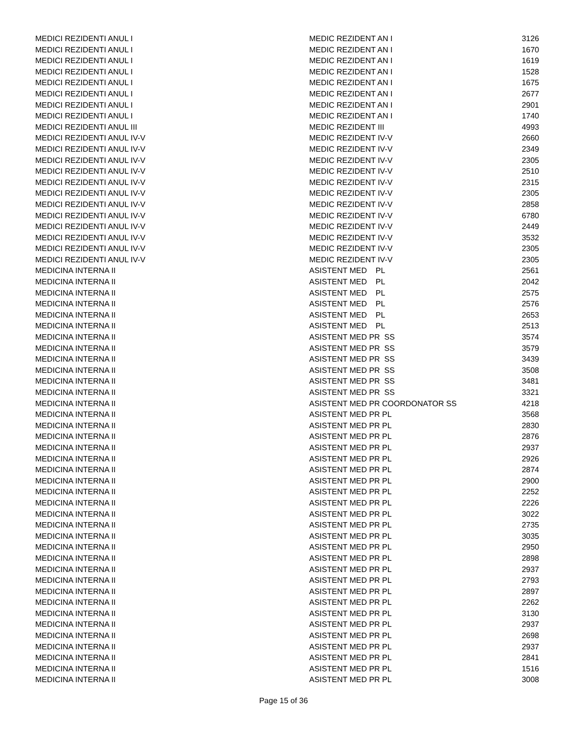| MEDICI REZIDENTI ANUL I | MEDIC REZIDENT AN I | 3126 |
| MEDICI REZIDENTI ANUL I | MEDIC REZIDENT AN I | 1670 |
| MEDICI REZIDENTI ANUL I | MEDIC REZIDENT AN I | 1619 |
| MEDICI REZIDENTI ANUL I | MEDIC REZIDENT AN I | 1528 |
| MEDICI REZIDENTI ANUL I | MEDIC REZIDENT AN I | 1675 |
| MEDICI REZIDENTI ANUL I | MEDIC REZIDENT AN I | 2677 |
| MEDICI REZIDENTI ANUL I | MEDIC REZIDENT AN I | 2901 |
| MEDICI REZIDENTI ANUL I | MEDIC REZIDENT AN I | 1740 |
| MEDICI REZIDENTI ANUL III | MEDIC REZIDENT III | 4993 |
| MEDICI REZIDENTI ANUL IV-V | MEDIC REZIDENT IV-V | 2660 |
| MEDICI REZIDENTI ANUL IV-V | MEDIC REZIDENT IV-V | 2349 |
| MEDICI REZIDENTI ANUL IV-V | MEDIC REZIDENT IV-V | 2305 |
| MEDICI REZIDENTI ANUL IV-V | MEDIC REZIDENT IV-V | 2510 |
| MEDICI REZIDENTI ANUL IV-V | MEDIC REZIDENT IV-V | 2315 |
| MEDICI REZIDENTI ANUL IV-V | MEDIC REZIDENT IV-V | 2305 |
| MEDICI REZIDENTI ANUL IV-V | MEDIC REZIDENT IV-V | 2858 |
| MEDICI REZIDENTI ANUL IV-V | MEDIC REZIDENT IV-V | 6780 |
| MEDICI REZIDENTI ANUL IV-V | MEDIC REZIDENT IV-V | 2449 |
| MEDICI REZIDENTI ANUL IV-V | MEDIC REZIDENT IV-V | 3532 |
| MEDICI REZIDENTI ANUL IV-V | MEDIC REZIDENT IV-V | 2305 |
| MEDICI REZIDENTI ANUL IV-V | MEDIC REZIDENT IV-V | 2305 |
| MEDICINA INTERNA II | ASISTENT MED PL | 2561 |
| MEDICINA INTERNA II | ASISTENT MED PL | 2042 |
| MEDICINA INTERNA II | ASISTENT MED PL | 2575 |
| MEDICINA INTERNA II | ASISTENT MED PL | 2576 |
| MEDICINA INTERNA II | ASISTENT MED PL | 2653 |
| MEDICINA INTERNA II | ASISTENT MED PL | 2513 |
| MEDICINA INTERNA II | ASISTENT MED PR SS | 3574 |
| MEDICINA INTERNA II | ASISTENT MED PR SS | 3579 |
| MEDICINA INTERNA II | ASISTENT MED PR SS | 3439 |
| MEDICINA INTERNA II | ASISTENT MED PR SS | 3508 |
| MEDICINA INTERNA II | ASISTENT MED PR SS | 3481 |
| MEDICINA INTERNA II | ASISTENT MED PR SS | 3321 |
| MEDICINA INTERNA II | ASISTENT MED PR COORDONATOR SS | 4218 |
| MEDICINA INTERNA II | ASISTENT MED PR PL | 3568 |
| MEDICINA INTERNA II | ASISTENT MED PR PL | 2830 |
| MEDICINA INTERNA II | ASISTENT MED PR PL | 2876 |
| MEDICINA INTERNA II | ASISTENT MED PR PL | 2937 |
| MEDICINA INTERNA II | ASISTENT MED PR PL | 2926 |
| MEDICINA INTERNA II | ASISTENT MED PR PL | 2874 |
| MEDICINA INTERNA II | ASISTENT MED PR PL | 2900 |
| MEDICINA INTERNA II | ASISTENT MED PR PL | 2252 |
| MEDICINA INTERNA II | ASISTENT MED PR PL | 2226 |
| MEDICINA INTERNA II | ASISTENT MED PR PL | 3022 |
| MEDICINA INTERNA II | ASISTENT MED PR PL | 2735 |
| MEDICINA INTERNA II | ASISTENT MED PR PL | 3035 |
| MEDICINA INTERNA II | ASISTENT MED PR PL | 2950 |
| MEDICINA INTERNA II | ASISTENT MED PR PL | 2898 |
| MEDICINA INTERNA II | ASISTENT MED PR PL | 2937 |
| MEDICINA INTERNA II | ASISTENT MED PR PL | 2793 |
| MEDICINA INTERNA II | ASISTENT MED PR PL | 2897 |
| MEDICINA INTERNA II | ASISTENT MED PR PL | 2262 |
| MEDICINA INTERNA II | ASISTENT MED PR PL | 3130 |
| MEDICINA INTERNA II | ASISTENT MED PR PL | 2937 |
| MEDICINA INTERNA II | ASISTENT MED PR PL | 2698 |
| MEDICINA INTERNA II | ASISTENT MED PR PL | 2937 |
| MEDICINA INTERNA II | ASISTENT MED PR PL | 2841 |
| MEDICINA INTERNA II | ASISTENT MED PR PL | 1516 |
| MEDICINA INTERNA II | ASISTENT MED PR PL | 3008 |
Page 15 of 36